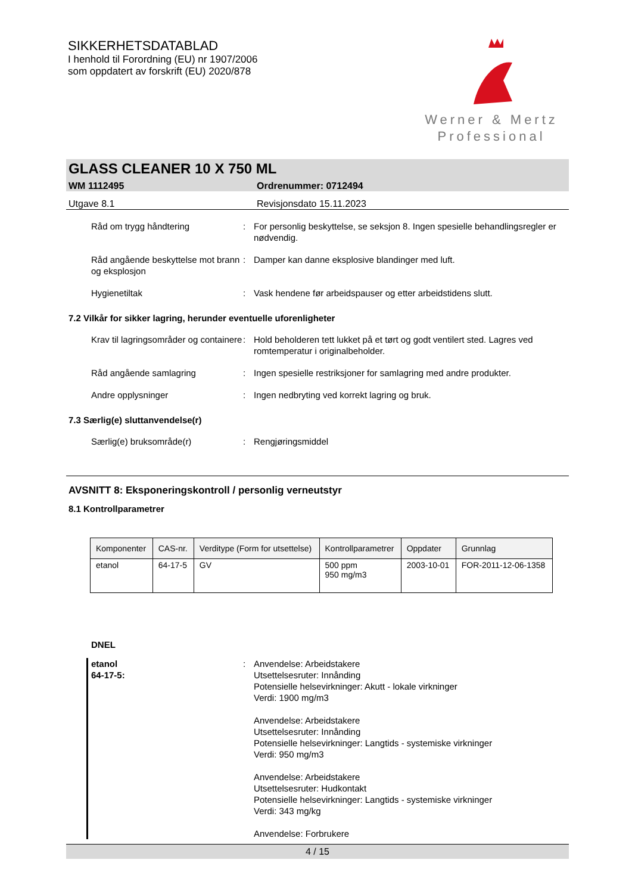SIKKERHETSDATABLAD
I henhold til Forordning (EU) nr 1907/2006
som oppdatert av forskrift (EU) 2020/878
Werner & Mertz
Professional
GLASS CLEANER 10 X 750 ML
WM 1112495 Ordrenummer: 0712494
Utgave 8.1 Revisjonsdato 15.11.2023
Råd om trygg håndtering : For personlig beskyttelse, se seksjon 8. Ingen spesielle behandlingsregler er nødvendig.
Råd angående beskyttelse mot brann og eksplosjon
: Damper kan danne eksplosive blandinger med luft.
Hygienetiltak : Vask hendene før arbeidspauser og etter arbeidstidens slutt.
7.2 Vilkår for sikker lagring, herunder eventuelle uforenligheter
Krav til lagringsområder og containere
: Hold beholderen tett lukket på et tørt og godt ventilert sted. Lagres ved romtemperatur i originalbeholder.
Råd angående samlagring : Ingen spesielle restriksjoner for samlagring med andre produkter.
Andre opplysninger : Ingen nedbryting ved korrekt lagring og bruk.
7.3 Særlig(e) sluttanvendelse(r)
Særlig(e) bruksområde(r) : Rengjøringsmiddel
AVSNITT 8: Eksponeringskontroll / personlig verneutstyr
8.1 Kontrollparametrer
| Komponenter | CAS-nr. | Verditype (Form for utsettelse) | Kontrollparametrer | Oppdater | Grunnlag |
| --- | --- | --- | --- | --- | --- |
| etanol | 64-17-5 | GV | 500 ppm 950 mg/m3 | 2003-10-01 | FOR-2011-12-06-1358 |
DNEL
etanol
64-17-5:
: Anvendelse: Arbeidstakere
Utsettelsesruter: Innånding
Potensielle helsevirkninger: Akutt - lokale virkninger
Verdi: 1900 mg/m3
Anvendelse: Arbeidstakere
Utsettelsesruter: Innånding
Potensielle helsevirkninger: Langtids - systemiske virkninger
Verdi: 950 mg/m3
Anvendelse: Arbeidstakere
Utsettelsesruter: Hudkontakt
Potensielle helsevirkninger: Langtids - systemiske virkninger
Verdi: 343 mg/kg
Anvendelse: Forbrukere
4 / 15